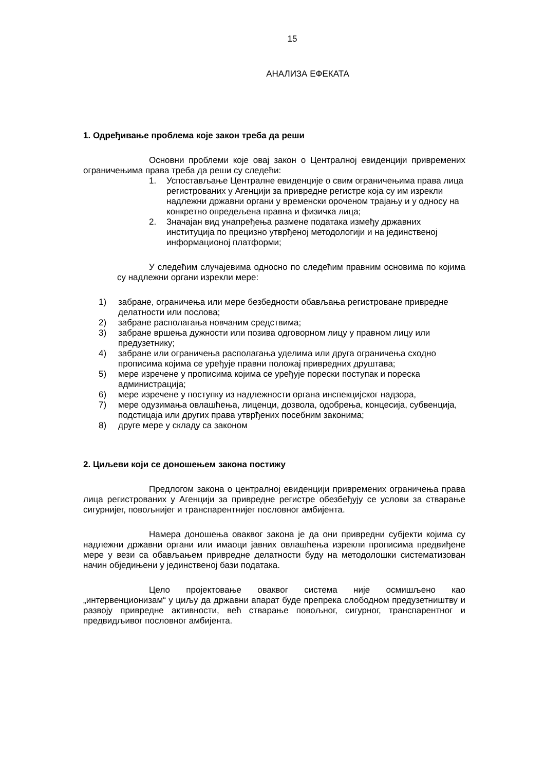15
АНАЛИЗА ЕФЕКАТА
1. Одређивање проблема које закон треба да реши
Основни проблеми које овај закон о Централној евиденцији привремених ограничењима права треба да реши су следећи:
1. Успостављање Централне евиденције о свим ограничењима права лица регистрованих у Агенцији за привредне регистре која су им изрекли надлежни државни органи у временски ороченом трајању и у односу на конкретно опредељена правна и физичка лица;
2. Значајан вид унапређења размене података између државних институција по прецизно утврђеној методологији и на јединственој информационој платформи;
У следећим случајевима односно по следећим правним основима по којима су надлежни органи изрекли мере:
1) забране, ограничења или мере безбедности обављања регистроване привредне делатности или послова;
2) забране располагања новчаним средствима;
3) забране вршења дужности или позива одговорном лицу у правном лицу или предузетнику;
4) забране или ограничења располагања уделима или друга ограничења сходно прописима којима се уређује правни положај привредних друштава;
5) мере изречене у прописима којима се уређује порески поступак и пореска администрација;
6) мере изречене у поступку из надлежности органа инспекцијског надзора,
7) мере одузимања овлашћења, лиценци, дозвола, одобрења, концесија, субвенција, подстицаја или других права утврђених посебним законима;
8) друге мере у складу са законом
2. Циљеви који се доношењем закона постижу
Предлогом закона о централној евиденцији привремених ограничења права лица регистрованих у Агенцији за привредне регистре обезбеђују се услови за стварање сигурнијег, повољнијег и транспарентнијег пословног амбијента.
Намера доношења оваквог закона је да они привредни субјекти којима су надлежни државни органи или имаоци јавних овлашћења изрекли прописима предвиђене мере у вези са обављањем привредне делатности буду на методолошки систематизован начин обједињени у јединственој бази података.
Цело пројектовање оваквог система није осмишљено као „интервенционизам“ у циљу да државни апарат буде препрека слободном предузетништву и развоју привредне активности, већ стварање повољног, сигурног, транспарентног и предвидљивог пословног амбијента.